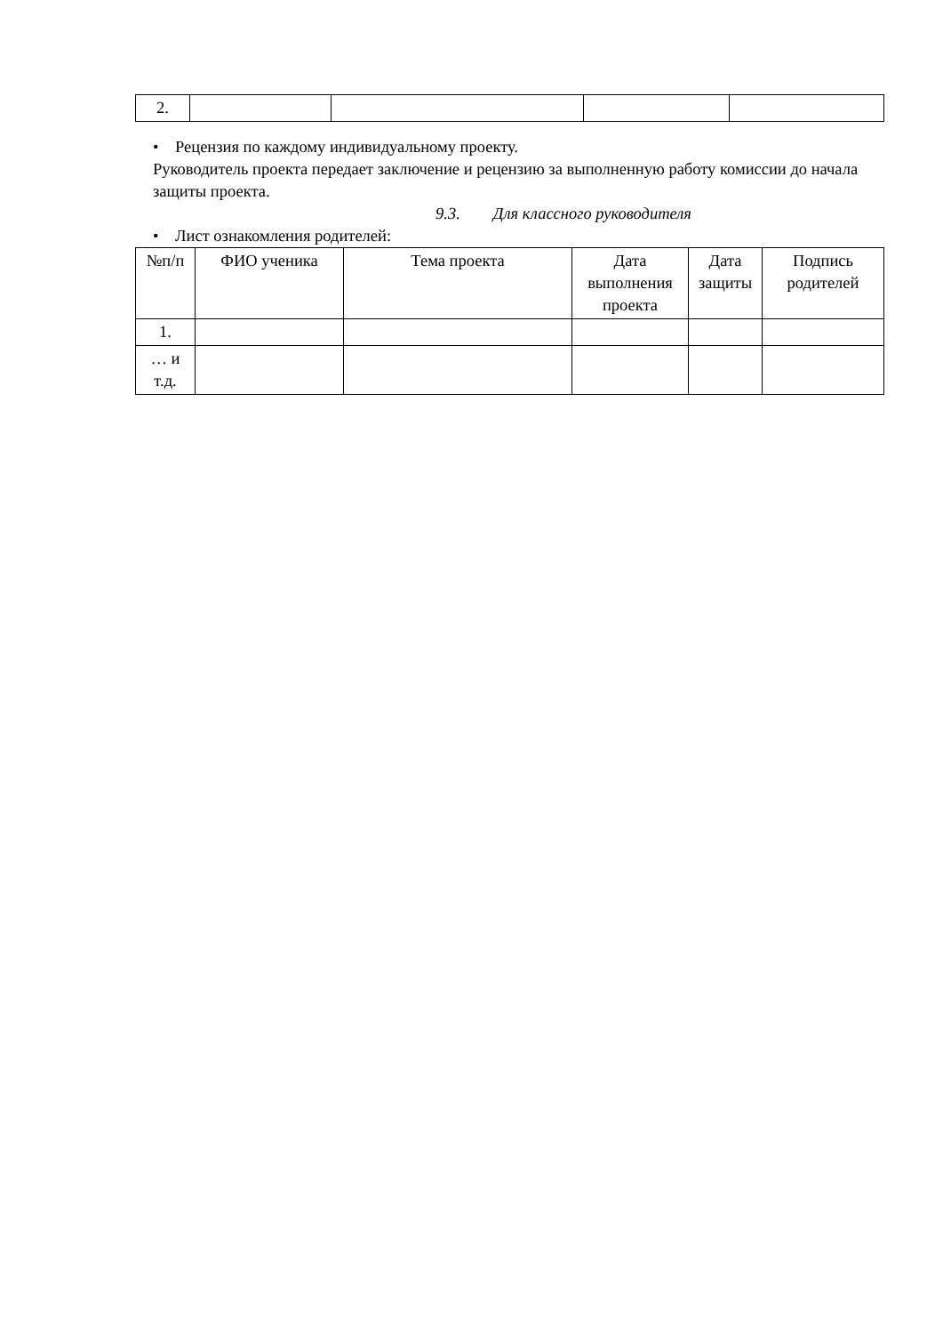| 2. | | | | |
• Рецензия по каждому индивидуальному проекту.
Руководитель проекта передает заключение и рецензию за выполненную работу комиссии до начала защиты проекта.
9.3. Для классного руководителя
• Лист ознакомления родителей:
| №п/п | ФИО ученика | Тема проекта | Дата выполнения проекта | Дата защиты | Подпись родителей |
| --- | --- | --- | --- | --- | --- |
| 1. | | | | | |
| … и т.д. | | | | | |